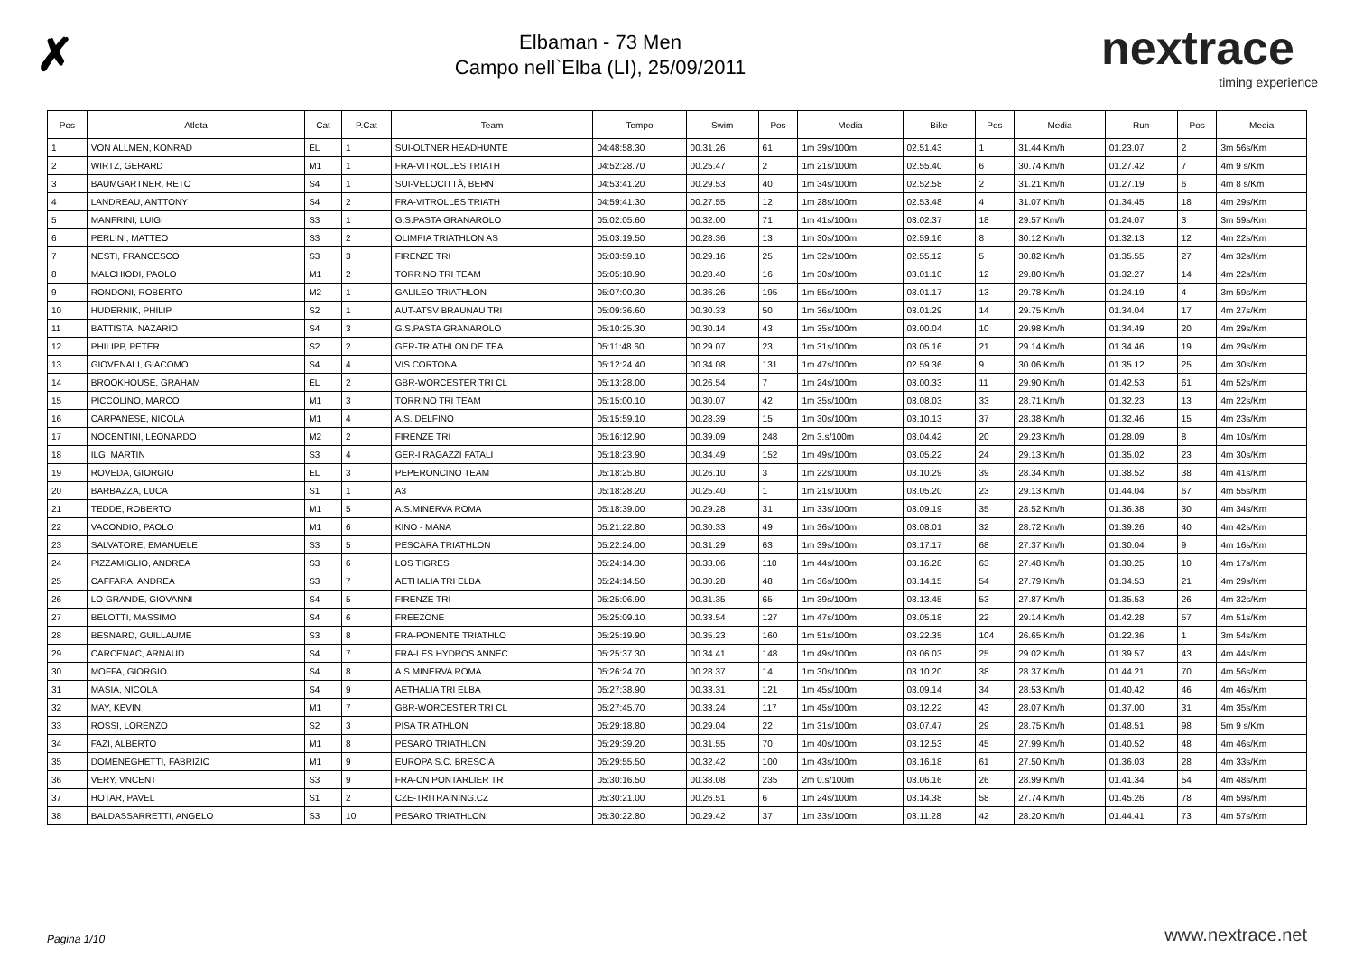✗
Elbaman - 73 Men
Campo nell`Elba (LI), 25/09/2011
nextrace
timing experience
| Pos | Atleta | Cat | P.Cat | Team | Tempo | Swim | Pos | Media | Bike | Pos | Media | Run | Pos | Media |
| --- | --- | --- | --- | --- | --- | --- | --- | --- | --- | --- | --- | --- | --- | --- |
| 1 | VON ALLMEN, KONRAD | EL | 1 | SUI-OLTNER HEADHUNTE | 04:48:58.30 | 00.31.26 | 61 | 1m 39s/100m | 02.51.43 | 1 | 31.44 Km/h | 01.23.07 | 2 | 3m 56s/Km |
| 2 | WIRTZ, GERARD | M1 | 1 | FRA-VITROLLES TRIATH | 04:52:28.70 | 00.25.47 | 2 | 1m 21s/100m | 02.55.40 | 6 | 30.74 Km/h | 01.27.42 | 7 | 4m 9 s/Km |
| 3 | BAUMGARTNER, RETO | S4 | 1 | SUI-VELOCITTÀ, BERN | 04:53:41.20 | 00.29.53 | 40 | 1m 34s/100m | 02.52.58 | 2 | 31.21 Km/h | 01.27.19 | 6 | 4m 8 s/Km |
| 4 | LANDREAU, ANTTONY | S4 | 2 | FRA-VITROLLES TRIATH | 04:59:41.30 | 00.27.55 | 12 | 1m 28s/100m | 02.53.48 | 4 | 31.07 Km/h | 01.34.45 | 18 | 4m 29s/Km |
| 5 | MANFRINI, LUIGI | S3 | 1 | G.S.PASTA GRANAROLO | 05:02:05.60 | 00.32.00 | 71 | 1m 41s/100m | 03.02.37 | 18 | 29.57 Km/h | 01.24.07 | 3 | 3m 59s/Km |
| 6 | PERLINI, MATTEO | S3 | 2 | OLIMPIA TRIATHLON AS | 05:03:19.50 | 00.28.36 | 13 | 1m 30s/100m | 02.59.16 | 8 | 30.12 Km/h | 01.32.13 | 12 | 4m 22s/Km |
| 7 | NESTI, FRANCESCO | S3 | 3 | FIRENZE TRI | 05:03:59.10 | 00.29.16 | 25 | 1m 32s/100m | 02.55.12 | 5 | 30.82 Km/h | 01.35.55 | 27 | 4m 32s/Km |
| 8 | MALCHIODI, PAOLO | M1 | 2 | TORRINO TRI TEAM | 05:05:18.90 | 00.28.40 | 16 | 1m 30s/100m | 03.01.10 | 12 | 29.80 Km/h | 01.32.27 | 14 | 4m 22s/Km |
| 9 | RONDONI, ROBERTO | M2 | 1 | GALILEO TRIATHLON | 05:07:00.30 | 00.36.26 | 195 | 1m 55s/100m | 03.01.17 | 13 | 29.78 Km/h | 01.24.19 | 4 | 3m 59s/Km |
| 10 | HUDERNIK, PHILIP | S2 | 1 | AUT-ATSV BRAUNAU TRI | 05:09:36.60 | 00.30.33 | 50 | 1m 36s/100m | 03.01.29 | 14 | 29.75 Km/h | 01.34.04 | 17 | 4m 27s/Km |
| 11 | BATTISTA, NAZARIO | S4 | 3 | G.S.PASTA GRANAROLO | 05:10:25.30 | 00.30.14 | 43 | 1m 35s/100m | 03.00.04 | 10 | 29.98 Km/h | 01.34.49 | 20 | 4m 29s/Km |
| 12 | PHILIPP, PETER | S2 | 2 | GER-TRIATHLON.DE TEA | 05:11:48.60 | 00.29.07 | 23 | 1m 31s/100m | 03.05.16 | 21 | 29.14 Km/h | 01.34.46 | 19 | 4m 29s/Km |
| 13 | GIOVENALI, GIACOMO | S4 | 4 | VIS CORTONA | 05:12:24.40 | 00.34.08 | 131 | 1m 47s/100m | 02.59.36 | 9 | 30.06 Km/h | 01.35.12 | 25 | 4m 30s/Km |
| 14 | BROOKHOUSE, GRAHAM | EL | 2 | GBR-WORCESTER TRI CL | 05:13:28.00 | 00.26.54 | 7 | 1m 24s/100m | 03.00.33 | 11 | 29.90 Km/h | 01.42.53 | 61 | 4m 52s/Km |
| 15 | PICCOLINO, MARCO | M1 | 3 | TORRINO TRI TEAM | 05:15:00.10 | 00.30.07 | 42 | 1m 35s/100m | 03.08.03 | 33 | 28.71 Km/h | 01.32.23 | 13 | 4m 22s/Km |
| 16 | CARPANESE, NICOLA | M1 | 4 | A.S. DELFINO | 05:15:59.10 | 00.28.39 | 15 | 1m 30s/100m | 03.10.13 | 37 | 28.38 Km/h | 01.32.46 | 15 | 4m 23s/Km |
| 17 | NOCENTINI, LEONARDO | M2 | 2 | FIRENZE TRI | 05:16:12.90 | 00.39.09 | 248 | 2m 3.s/100m | 03.04.42 | 20 | 29.23 Km/h | 01.28.09 | 8 | 4m 10s/Km |
| 18 | ILG, MARTIN | S3 | 4 | GER-I RAGAZZI FATALI | 05:18:23.90 | 00.34.49 | 152 | 1m 49s/100m | 03.05.22 | 24 | 29.13 Km/h | 01.35.02 | 23 | 4m 30s/Km |
| 19 | ROVEDA, GIORGIO | EL | 3 | PEPERONCINO TEAM | 05:18:25.80 | 00.26.10 | 3 | 1m 22s/100m | 03.10.29 | 39 | 28.34 Km/h | 01.38.52 | 38 | 4m 41s/Km |
| 20 | BARBAZZA, LUCA | S1 | 1 | A3 | 05:18:28.20 | 00.25.40 | 1 | 1m 21s/100m | 03.05.20 | 23 | 29.13 Km/h | 01.44.04 | 67 | 4m 55s/Km |
| 21 | TEDDE, ROBERTO | M1 | 5 | A.S.MINERVA ROMA | 05:18:39.00 | 00.29.28 | 31 | 1m 33s/100m | 03.09.19 | 35 | 28.52 Km/h | 01.36.38 | 30 | 4m 34s/Km |
| 22 | VACONDIO, PAOLO | M1 | 6 | KINO - MANA | 05:21:22.80 | 00.30.33 | 49 | 1m 36s/100m | 03.08.01 | 32 | 28.72 Km/h | 01.39.26 | 40 | 4m 42s/Km |
| 23 | SALVATORE, EMANUELE | S3 | 5 | PESCARA TRIATHLON | 05:22:24.00 | 00.31.29 | 63 | 1m 39s/100m | 03.17.17 | 68 | 27.37 Km/h | 01.30.04 | 9 | 4m 16s/Km |
| 24 | PIZZAMIGLIO, ANDREA | S3 | 6 | LOS TIGRES | 05:24:14.30 | 00.33.06 | 110 | 1m 44s/100m | 03.16.28 | 63 | 27.48 Km/h | 01.30.25 | 10 | 4m 17s/Km |
| 25 | CAFFARA, ANDREA | S3 | 7 | AETHALIA TRI ELBA | 05:24:14.50 | 00.30.28 | 48 | 1m 36s/100m | 03.14.15 | 54 | 27.79 Km/h | 01.34.53 | 21 | 4m 29s/Km |
| 26 | LO GRANDE, GIOVANNI | S4 | 5 | FIRENZE TRI | 05:25:06.90 | 00.31.35 | 65 | 1m 39s/100m | 03.13.45 | 53 | 27.87 Km/h | 01.35.53 | 26 | 4m 32s/Km |
| 27 | BELOTTI, MASSIMO | S4 | 6 | FREEZONE | 05:25:09.10 | 00.33.54 | 127 | 1m 47s/100m | 03.05.18 | 22 | 29.14 Km/h | 01.42.28 | 57 | 4m 51s/Km |
| 28 | BESNARD, GUILLAUME | S3 | 8 | FRA-PONENTE TRIATHLO | 05:25:19.90 | 00.35.23 | 160 | 1m 51s/100m | 03.22.35 | 104 | 26.65 Km/h | 01.22.36 | 1 | 3m 54s/Km |
| 29 | CARCENAC, ARNAUD | S4 | 7 | FRA-LES HYDROS ANNEC | 05:25:37.30 | 00.34.41 | 148 | 1m 49s/100m | 03.06.03 | 25 | 29.02 Km/h | 01.39.57 | 43 | 4m 44s/Km |
| 30 | MOFFA, GIORGIO | S4 | 8 | A.S.MINERVA ROMA | 05:26:24.70 | 00.28.37 | 14 | 1m 30s/100m | 03.10.20 | 38 | 28.37 Km/h | 01.44.21 | 70 | 4m 56s/Km |
| 31 | MASIA, NICOLA | S4 | 9 | AETHALIA TRI ELBA | 05:27:38.90 | 00.33.31 | 121 | 1m 45s/100m | 03.09.14 | 34 | 28.53 Km/h | 01.40.42 | 46 | 4m 46s/Km |
| 32 | MAY, KEVIN | M1 | 7 | GBR-WORCESTER TRI CL | 05:27:45.70 | 00.33.24 | 117 | 1m 45s/100m | 03.12.22 | 43 | 28.07 Km/h | 01.37.00 | 31 | 4m 35s/Km |
| 33 | ROSSI, LORENZO | S2 | 3 | PISA TRIATHLON | 05:29:18.80 | 00.29.04 | 22 | 1m 31s/100m | 03.07.47 | 29 | 28.75 Km/h | 01.48.51 | 98 | 5m 9 s/Km |
| 34 | FAZI, ALBERTO | M1 | 8 | PESARO TRIATHLON | 05:29:39.20 | 00.31.55 | 70 | 1m 40s/100m | 03.12.53 | 45 | 27.99 Km/h | 01.40.52 | 48 | 4m 46s/Km |
| 35 | DOMENEGHETTI, FABRIZIO | M1 | 9 | EUROPA S.C. BRESCIA | 05:29:55.50 | 00.32.42 | 100 | 1m 43s/100m | 03.16.18 | 61 | 27.50 Km/h | 01.36.03 | 28 | 4m 33s/Km |
| 36 | VERY, VNCENT | S3 | 9 | FRA-CN PONTARLIER TR | 05:30:16.50 | 00.38.08 | 235 | 2m 0.s/100m | 03.06.16 | 26 | 28.99 Km/h | 01.41.34 | 54 | 4m 48s/Km |
| 37 | HOTAR, PAVEL | S1 | 2 | CZE-TRITRAINING.CZ | 05:30:21.00 | 00.26.51 | 6 | 1m 24s/100m | 03.14.38 | 58 | 27.74 Km/h | 01.45.26 | 78 | 4m 59s/Km |
| 38 | BALDASSARRETTI, ANGELO | S3 | 10 | PESARO TRIATHLON | 05:30:22.80 | 00.29.42 | 37 | 1m 33s/100m | 03.11.28 | 42 | 28.20 Km/h | 01.44.41 | 73 | 4m 57s/Km |
Pagina 1/10 www.nextrace.net